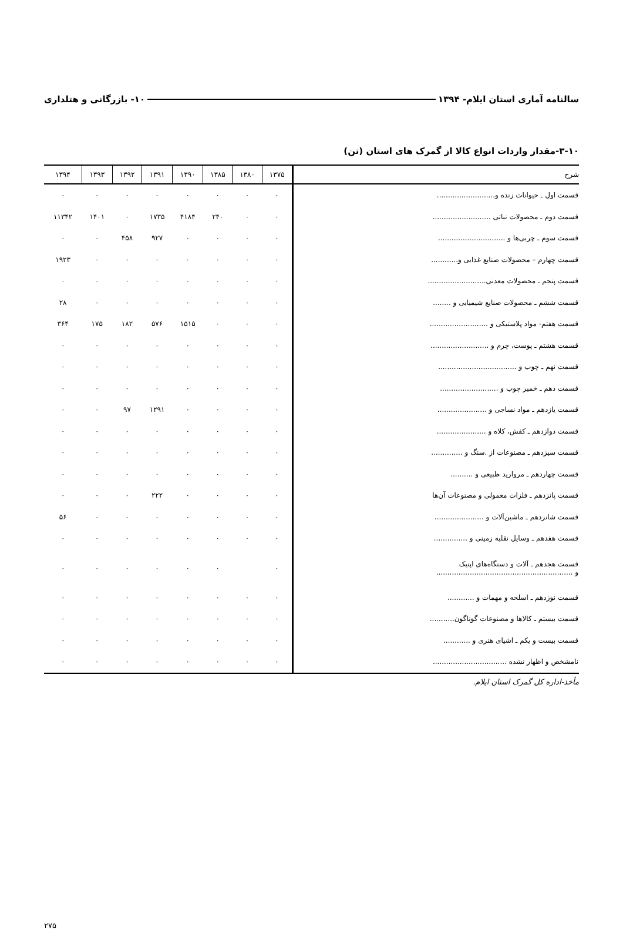سالنامه آماری استان ایلام- ۱۳۹۴ ۱۰- بازرگانی و هتلداری
۳-۱۰-مقدار واردات انواع کالا از گمرک های استان (تن)
| شرح | ۱۳۷۵ | ۱۳۸۰ | ۱۳۸۵ | ۱۳۹۰ | ۱۳۹۱ | ۱۳۹۲ | ۱۳۹۳ | ۱۳۹۴ |
| --- | --- | --- | --- | --- | --- | --- | --- | --- |
| قسمت اول ـ حیوانات زنده و.......................... | ۰ | ۰ | ۰ | ۰ | ۰ | ۰ | ۰ | ۰ |
| قسمت دوم ـ محصولات نباتی .......................... | ۰ | ۰ | ۲۴۰ | ۴۱۸۴ | ۱۷۳۵ | ۰ | ۱۴۰۱ | ۱۱۳۴۲ |
| قسمت سوم ـ چربی‌ها و .............................. | ۰ | ۰ | ۰ | ۰ | ۹۲۷ | ۴۵۸ | ۰ | ۰ |
| قسمت چهارم – محصولات صنایع غذایی و............ | ۰ | ۰ | ۰ | ۰ | ۰ | ۰ | ۰ | ۱۹۲۳ |
| قسمت پنجم ـ محصولات معدنی.......................... | ۰ | ۰ | ۰ | ۰ | ۰ | ۰ | ۰ | ۰ |
| قسمت ششم ـ محصولات صنایع شیمیایی و ........ | ۰ | ۰ | ۰ | ۰ | ۰ | ۰ | ۰ | ۲۸ |
| قسمت هفتم- مواد پلاستیکی و .......................... | ۰ | ۰ | ۰ | ۱۵۱۵ | ۵۷۶ | ۱۸۲ | ۱۷۵ | ۳۶۴ |
| قسمت هشتم ـ پوست، چرم و .......................... | ۰ | ۰ | ۰ | ۰ | ۰ | ۰ | ۰ | ۰ |
| قسمت نهم ـ چوب و ................................... | ۰ | ۰ | ۰ | ۰ | ۰ | ۰ | ۰ | ۰ |
| قسمت دهم ـ خمیر چوب و .......................... | ۰ | ۰ | ۰ | ۰ | ۰ | ۰ | ۰ | ۰ |
| قسمت یازدهم ـ مواد نساجی و ...................... | ۰ | ۰ | ۰ | ۰ | ۱۲۹۱ | ۹۷ | ۰ | ۰ |
| قسمت دوازدهم ـ کفش، کلاه و ...................... | ۰ | ۰ | ۰ | ۰ | ۰ | ۰ | ۰ | ۰ |
| قسمت سیزدهم ـ مصنوعات از .سنگ و .............. | ۰ | ۰ | ۰ | ۰ | ۰ | ۰ | ۰ | ۰ |
| قسمت چهاردهم ـ مروارید طبیعی و .......... | ۰ | ۰ | ۰ | ۰ | ۰ | ۰ | ۰ | ۰ |
| قسمت پانزدهم ـ فلزات معمولی و مصنوعات آن‌ها | ۰ | ۰ | ۰ | ۰ | ۲۲۲ | ۰ | ۰ | ۰ |
| قسمت شانزدهم ـ ماشین‌آلات و ...................... | ۰ | ۰ | ۰ | ۰ | ۰ | ۰ | ۰ | ۵۶ |
| قسمت هفدهم ـ وسایل نقلیه زمینی و ............... | ۰ | ۰ | ۰ | ۰ | ۰ | ۰ | ۰ | ۰ |
| قسمت هجدهم ـ آلات و دستگاه‌های اپتیک و ............................................................. | ۰ | | ۰ | ۰ | ۰ | ۰ | ۰ | ۰ |
| قسمت نوزدهم ـ اسلحه و مهمات و ............ | ۰ | ۰ | ۰ | ۰ | ۰ | ۰ | ۰ | ۰ |
| قسمت بیستم ـ کالاها و مصنوعات گوناگون........... | ۰ | ۰ | ۰ | ۰ | ۰ | ۰ | ۰ | ۰ |
| قسمت بیست و یکم ـ اشیای هنری و ............ | ۰ | ۰ | ۰ | ۰ | ۰ | ۰ | ۰ | ۰ |
| نامشخص و اظهار نشده ................................. | ۰ | ۰ | ۰ | ۰ | ۰ | ۰ | ۰ | ۰ |
مأخذ-اداره کل گمرک استان ایلام.
۲۷۵